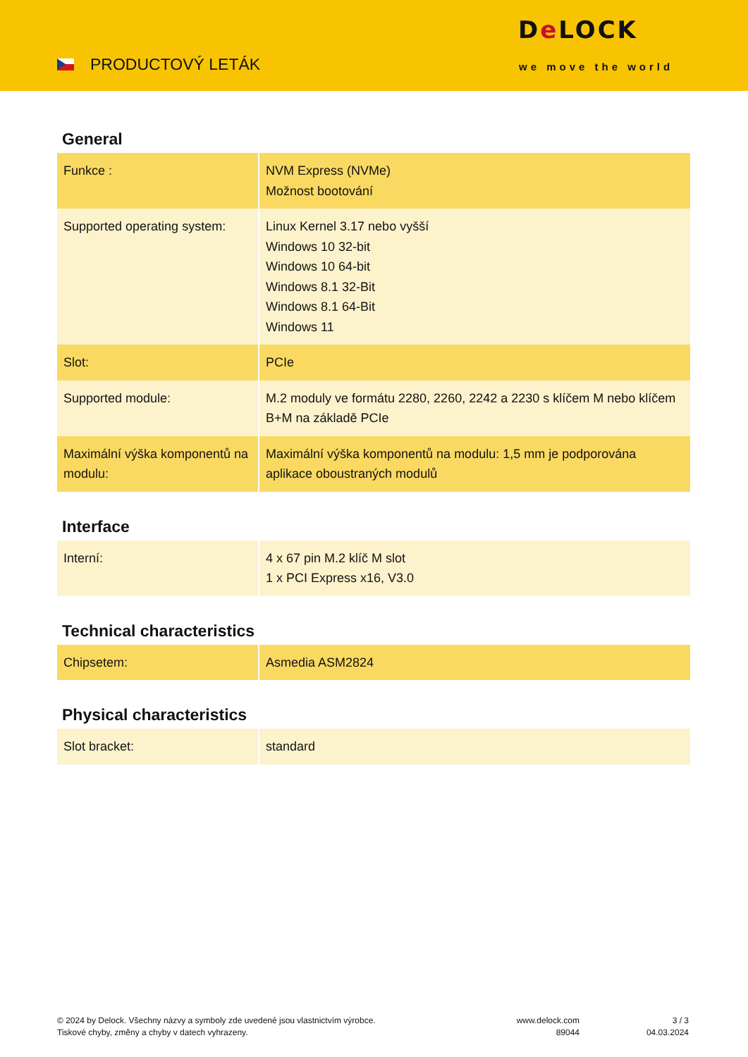PRODUCTOVÝ LETÁK
De LOCK
we move the world
General
| Funkce : | NVM Express (NVMe) Možnost bootování |
| Supported operating system: | Linux Kernel 3.17 nebo vyšší Windows 10 32-bit Windows 10 64-bit Windows 8.1 32-Bit Windows 8.1 64-Bit Windows 11 |
| Slot: | PCIe |
| Supported module: | M.2 moduly ve formátu 2280, 2260, 2242 a 2230 s klíčem M nebo klíčem B+M na základě PCIe |
| Maximální výška komponentů na modulu: | Maximální výška komponentů na modulu: 1,5 mm je podporována aplikace oboustraných modulů |
Interface
| Interní: | 4 x 67 pin M.2 klíč M slot 1 x PCI Express x16, V3.0 |
Technical characteristics
| Chipsetem: | Asmedia ASM2824 |
Physical characteristics
| Slot bracket: | standard |
© 2024 by Delock. Všechny názvy a symboly zde uvedené jsou vlastnictvím výrobce.
Tiskové chyby, změny a chyby v datech vyhrazeny.
www.delock.com
89044
3 / 3
04.03.2024